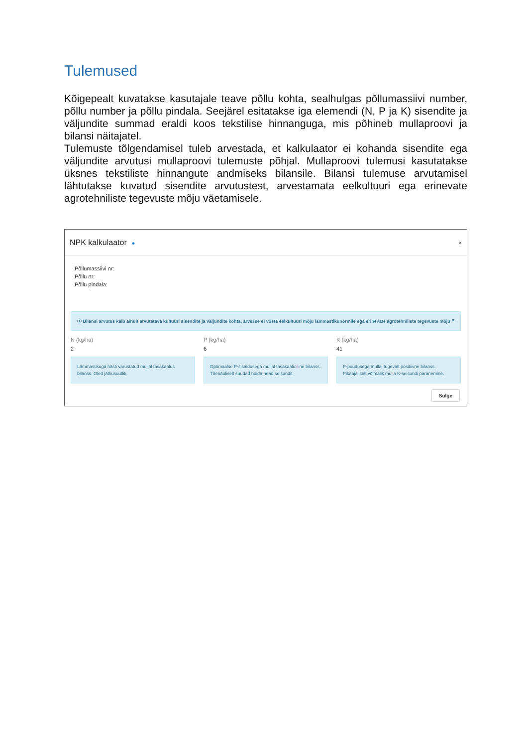Tulemused
Kõigepealt kuvatakse kasutajale teave põllu kohta, sealhulgas põllumassiivi number, põllu number ja põllu pindala. Seejärel esitatakse iga elemendi (N, P ja K) sisendite ja väljundite summad eraldi koos tekstilise hinnanguga, mis põhineb mullaproovi ja bilansi näitajatel.
Tulemuste tõlgendamisel tuleb arvestada, et kalkulaator ei kohanda sisendite ega väljundite arvutusi mullaproovi tulemuste põhjal. Mullaproovi tulemusi kasutatakse üksnes tekstiliste hinnangute andmiseks bilansile. Bilansi tulemuse arvutamisel lähtutakse kuvatud sisendite arvutustest, arvestamata eelkultuuri ega erinevate agrotehniliste tegevuste mõju väetamisele.
NPK kalkulaator ● ×
Põllumassiivi nr:
Põllu nr:
Põllu pindala:
ⓘ Bilansi arvutus käib ainult arvutatava kultuuri sisendite ja väljundite kohta, arvesse ei võeta eelkultuuri mõju lämmastikunormile ega erinevate agrotehniliste tegevuste mõju ×
N (kg/ha)
2
Lämmastikuga hästi varustatud mullal tasakaalus bilanss. Oled jätkusuutlik.
P (kg/ha)
6
Optimaalse P-sisaldusega mullal tasakaaluliline bilanss. Tõenäoliselt suudad hoida head seisundit.
K (kg/ha)
41
P-puudusega mullal tugevalt positiivne bilanss. Pikaajaliselt võimalik mulla K-seisundi paranemine.
Sulge